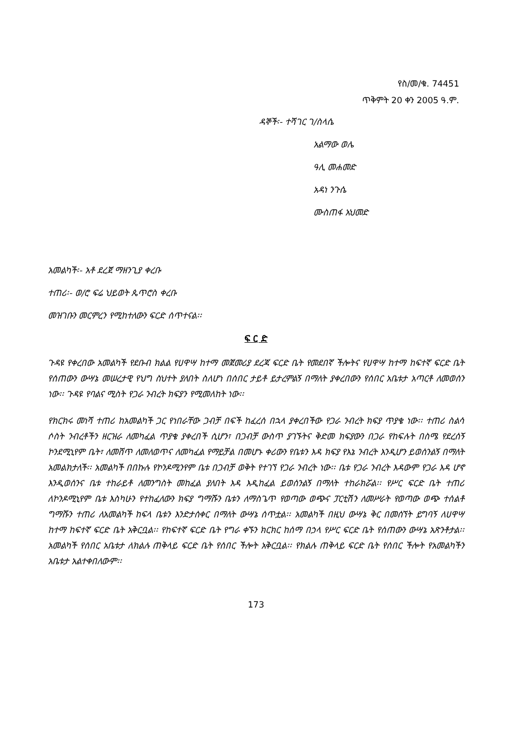የስ/መ/ቁ. 74451
ጥቅምት 20 ቀን 2005 ዓ.ም.
ዳኞች፡- ተሻገር ገ/ስላሴ
አልማው ወሌ
ዓሊ መሐመድ
አዳነ ንጉሴ
ሙስጠፋ አህመድ
አመልካች፡- አቶ ደረጀ ማዘንጊያ ቀረቡ
ተጠሪ፡- ወ/ሮ ፍሬ ህይወት ጴጥሮስ ቀረቡ
መዝገቡን መርምረን የሚከተለውን ፍርድ ሰጥተናል፡፡
ፍ ር ድ
ጉዳዩ የቀረበው አመልካች የደቡብ ክልል የሀዋሣ ከተማ መጀመሪያ ደረጃ ፍርድ ቤት የመደበኛ ችሎትና የሀዋሣ ከተማ ከፍተኛ ፍርድ ቤት የሰጠውን ውሣኔ መሠረታዊ የህግ ስህተት ያለበት ስለሆነ በሰበር ታይቶ ይታረምልኝ በማለት ያቀረበውን የሰበር አቤቱታ አጣርቶ ለመወሰን ነው፡፡ ጉዳዩ የባልና ሚስት የጋራ ንብረት ክፍያን የሚመለከት ነው፡፡
የክርክሩ መነሻ ተጠሪ ከአመልካች ጋር የነበራቸው ጋብቻ በፍች ከፈረሰ በኋላ ያቀረበችው የጋራ ንብረት ክፍያ ጥያቄ ነው፡፡ ተጠሪ ስልሳ ሶስት ንብረቶችን ዘርዝራ ለመካፈል ጥያቄ ያቀረበች ሲሆን፣ በጋብቻ ውስጥ ያገኙትና ቅድመ ክፍያውን በጋራ የከፍሉት በስሜ የደረሰኝ ኮንደሚኒየም ቤት፣ ለመሸጥ ለመለወጥና ለመካፈል የማይቻል በመሆኑ ቀሪውን የቤቱን እዳ ክፍያ የእኔ ንብረት እንዲሆን ይወሰንልኝ በማለት አመልክታለች፡፡ አመልካች በበኩሉ የኮንዶሚንየም ቤቱ በጋብቻ ወቅት የተገኘ የጋራ ንብረት ነው፡፡ ቤቱ የጋራ ንብረት እዳውም የጋራ እዳ ሆኖ እንዲወሰንና ቤቱ ተከራይቶ ለመንግስት መከፈል ያለበት እዳ እዲከፈል ይወሰንልኝ በማለት ተከራክሯል፡፡ የሥር ፍርድ ቤት ተጠሪ ለኮንዶሚኒየም ቤቱ እስካሁን የተከፈለውን ክፍያ ግማሹን ቤቱን ለማስጌጥ የወጣው ወጭና ፓርቲሽን ለመሥራት የወጣው ወጭ ተሰልቶ ግማሹን ተጠሪ ለአመልካች ከፍላ ቤቱን እንድታሰቀር በማለት ውሣኔ ሰጥቷል፡፡ አመልካች በዚህ ውሣኔ ቅር በመሰኘት ይግባኝ ለሀዋሣ ከተማ ከፍተኛ ፍርድ ቤት አቅርቧል፡፡ የከፍተኛ ፍርድ ቤት የግራ ቀኙን ክርክር ከሰማ በኃላ የሥር ፍርድ ቤት የሰጠውን ውሣኔ አጽንቶታል፡፡ አመልካች የሰበር አቤቱታ ለክልሉ ጠቅላይ ፍርድ ቤት የሰበር ችሎት አቅርቧል፡፡ የክልሉ ጠቅላይ ፍርድ ቤት የሰበር ችሎት የአመልካችን አቤቱታ አልተቀበለውም፡፡
173